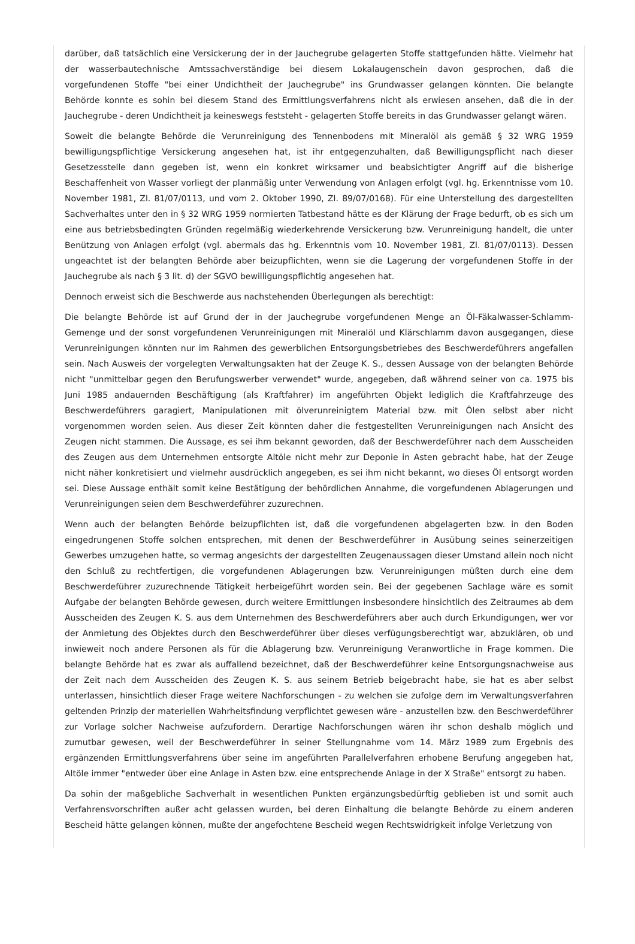darüber, daß tatsächlich eine Versickerung der in der Jauchegrube gelagerten Stoffe stattgefunden hätte. Vielmehr hat der wasserbautechnische Amtssachverständige bei diesem Lokalaugenschein davon gesprochen, daß die vorgefundenen Stoffe "bei einer Undichtheit der Jauchegrube" ins Grundwasser gelangen könnten. Die belangte Behörde konnte es sohin bei diesem Stand des Ermittlungsverfahrens nicht als erwiesen ansehen, daß die in der Jauchegrube - deren Undichtheit ja keineswegs feststeht - gelagerten Stoffe bereits in das Grundwasser gelangt wären.
Soweit die belangte Behörde die Verunreinigung des Tennenbodens mit Mineralöl als gemäß § 32 WRG 1959 bewilligungspflichtige Versickerung angesehen hat, ist ihr entgegenzuhalten, daß Bewilligungspflicht nach dieser Gesetzesstelle dann gegeben ist, wenn ein konkret wirksamer und beabsichtigter Angriff auf die bisherige Beschaffenheit von Wasser vorliegt der planmäßig unter Verwendung von Anlagen erfolgt (vgl. hg. Erkenntnisse vom 10. November 1981, Zl. 81/07/0113, und vom 2. Oktober 1990, Zl. 89/07/0168). Für eine Unterstellung des dargestellten Sachverhaltes unter den in § 32 WRG 1959 normierten Tatbestand hätte es der Klärung der Frage bedurft, ob es sich um eine aus betriebsbedingten Gründen regelmäßig wiederkehrende Versickerung bzw. Verunreinigung handelt, die unter Benützung von Anlagen erfolgt (vgl. abermals das hg. Erkenntnis vom 10. November 1981, Zl. 81/07/0113). Dessen ungeachtet ist der belangten Behörde aber beizupflichten, wenn sie die Lagerung der vorgefundenen Stoffe in der Jauchegrube als nach § 3 lit. d) der SGVO bewilligungspflichtig angesehen hat.
Dennoch erweist sich die Beschwerde aus nachstehenden Überlegungen als berechtigt:
Die belangte Behörde ist auf Grund der in der Jauchegrube vorgefundenen Menge an Öl-Fäkalwasser-Schlamm-Gemenge und der sonst vorgefundenen Verunreinigungen mit Mineralöl und Klärschlamm davon ausgegangen, diese Verunreinigungen könnten nur im Rahmen des gewerblichen Entsorgungsbetriebes des Beschwerdeführers angefallen sein. Nach Ausweis der vorgelegten Verwaltungsakten hat der Zeuge K. S., dessen Aussage von der belangten Behörde nicht "unmittelbar gegen den Berufungswerber verwendet" wurde, angegeben, daß während seiner von ca. 1975 bis Juni 1985 andauernden Beschäftigung (als Kraftfahrer) im angeführten Objekt lediglich die Kraftfahrzeuge des Beschwerdeführers garagiert, Manipulationen mit ölverunreinigtem Material bzw. mit Ölen selbst aber nicht vorgenommen worden seien. Aus dieser Zeit könnten daher die festgestellten Verunreinigungen nach Ansicht des Zeugen nicht stammen. Die Aussage, es sei ihm bekannt geworden, daß der Beschwerdeführer nach dem Ausscheiden des Zeugen aus dem Unternehmen entsorgte Altöle nicht mehr zur Deponie in Asten gebracht habe, hat der Zeuge nicht näher konkretisiert und vielmehr ausdrücklich angegeben, es sei ihm nicht bekannt, wo dieses Öl entsorgt worden sei. Diese Aussage enthält somit keine Bestätigung der behördlichen Annahme, die vorgefundenen Ablagerungen und Verunreinigungen seien dem Beschwerdeführer zuzurechnen.
Wenn auch der belangten Behörde beizupflichten ist, daß die vorgefundenen abgelagerten bzw. in den Boden eingedrungenen Stoffe solchen entsprechen, mit denen der Beschwerdeführer in Ausübung seines seinerzeitigen Gewerbes umzugehen hatte, so vermag angesichts der dargestellten Zeugenaussagen dieser Umstand allein noch nicht den Schluß zu rechtfertigen, die vorgefundenen Ablagerungen bzw. Verunreinigungen müßten durch eine dem Beschwerdeführer zuzurechnende Tätigkeit herbeigeführt worden sein. Bei der gegebenen Sachlage wäre es somit Aufgabe der belangten Behörde gewesen, durch weitere Ermittlungen insbesondere hinsichtlich des Zeitraumes ab dem Ausscheiden des Zeugen K. S. aus dem Unternehmen des Beschwerdeführers aber auch durch Erkundigungen, wer vor der Anmietung des Objektes durch den Beschwerdeführer über dieses verfügungsberechtigt war, abzuklären, ob und inwieweit noch andere Personen als für die Ablagerung bzw. Verunreinigung Veranwortliche in Frage kommen. Die belangte Behörde hat es zwar als auffallend bezeichnet, daß der Beschwerdeführer keine Entsorgungsnachweise aus der Zeit nach dem Ausscheiden des Zeugen K. S. aus seinem Betrieb beigebracht habe, sie hat es aber selbst unterlassen, hinsichtlich dieser Frage weitere Nachforschungen - zu welchen sie zufolge dem im Verwaltungsverfahren geltenden Prinzip der materiellen Wahrheitsfindung verpflichtet gewesen wäre - anzustellen bzw. den Beschwerdeführer zur Vorlage solcher Nachweise aufzufordern. Derartige Nachforschungen wären ihr schon deshalb möglich und zumutbar gewesen, weil der Beschwerdeführer in seiner Stellungnahme vom 14. März 1989 zum Ergebnis des ergänzenden Ermittlungsverfahrens über seine im angeführten Parallelverfahren erhobene Berufung angegeben hat, Altöle immer "entweder über eine Anlage in Asten bzw. eine entsprechende Anlage in der X Straße" entsorgt zu haben.
Da sohin der maßgebliche Sachverhalt in wesentlichen Punkten ergänzungsbedürftig geblieben ist und somit auch Verfahrensvorschriften außer acht gelassen wurden, bei deren Einhaltung die belangte Behörde zu einem anderen Bescheid hätte gelangen können, mußte der angefochtene Bescheid wegen Rechtswidrigkeit infolge Verletzung von